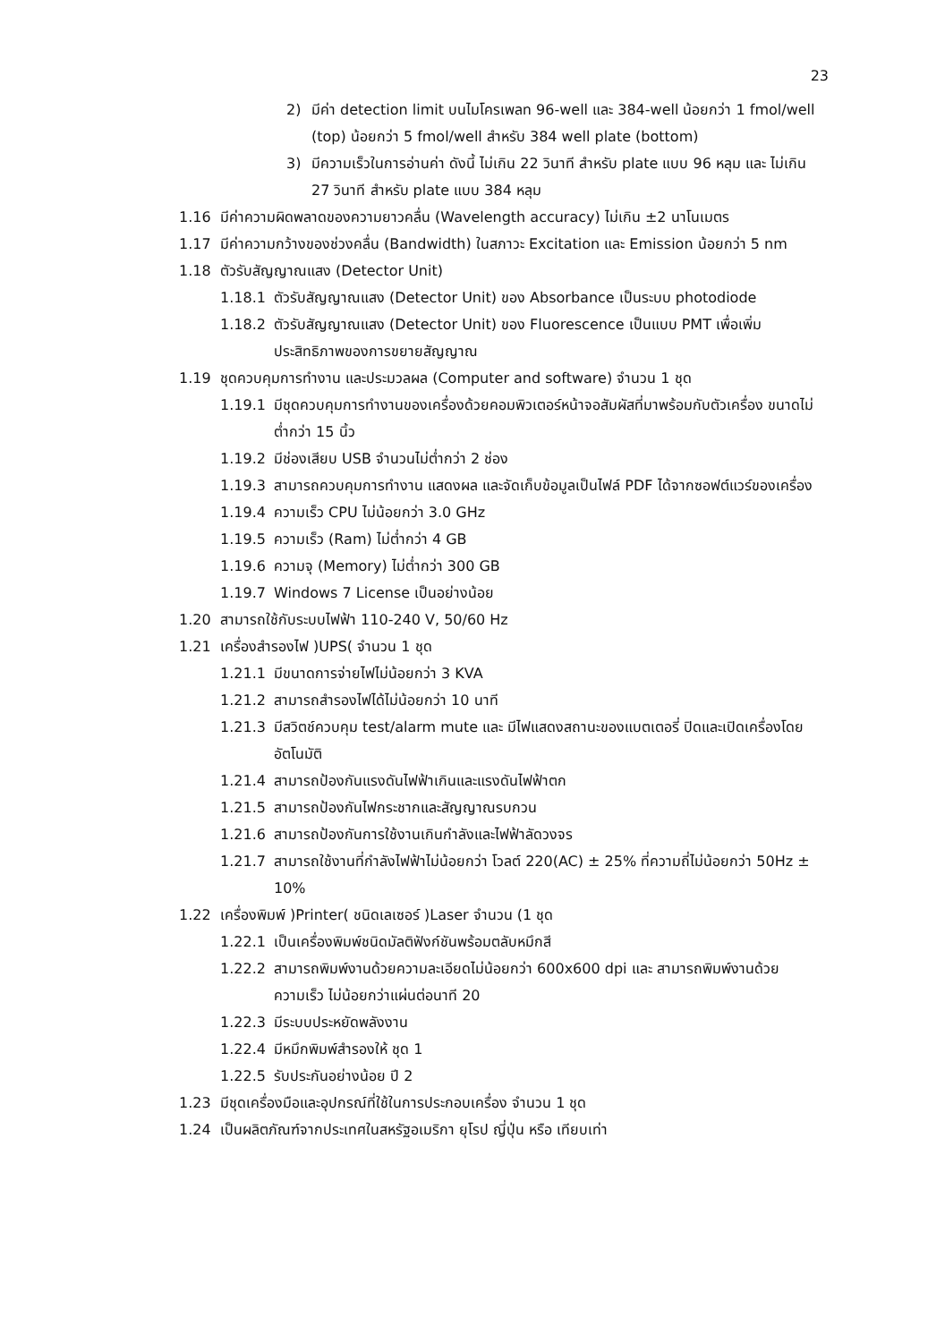23
2) มีค่า detection limit บนไมโครเพลท 96-well และ 384-well น้อยกว่า 1 fmol/well (top) น้อยกว่า 5 fmol/well สำหรับ 384 well plate (bottom)
3) มีความเร็วในการอ่านค่า ดังนี้ ไม่เกิน 22 วินาที สำหรับ plate แบบ 96 หลุม และ ไม่เกิน 27 วินาที สำหรับ plate แบบ 384 หลุม
1.16 มีค่าความผิดพลาดของความยาวคลื่น (Wavelength accuracy) ไม่เกิน ±2 นาโนเมตร
1.17 มีค่าความกว้างของช่วงคลื่น (Bandwidth) ในสภาวะ Excitation และ Emission น้อยกว่า 5 nm
1.18 ตัวรับสัญญาณแสง (Detector Unit)
1.18.1 ตัวรับสัญญาณแสง (Detector Unit) ของ Absorbance เป็นระบบ photodiode
1.18.2 ตัวรับสัญญาณแสง (Detector Unit) ของ Fluorescence เป็นแบบ PMT เพื่อเพิ่มประสิทธิภาพของการขยายสัญญาณ
1.19 ชุดควบคุมการทำงาน และประมวลผล (Computer and software) จำนวน 1 ชุด
1.19.1 มีชุดควบคุมการทำงานของเครื่องด้วยคอมพิวเตอร์หน้าจอสัมผัสที่มาพร้อมกับตัวเครื่อง ขนาดไม่ต่ำกว่า 15 นิ้ว
1.19.2 มีช่องเสียบ USB จำนวนไม่ต่ำกว่า 2 ช่อง
1.19.3 สามารถควบคุมการทำงาน แสดงผล และจัดเก็บข้อมูลเป็นไฟล์ PDF ได้จากซอฟต์แวร์ของเครื่อง
1.19.4 ความเร็ว CPU ไม่น้อยกว่า 3.0 GHz
1.19.5 ความเร็ว (Ram) ไม่ต่ำกว่า 4 GB
1.19.6 ความจุ (Memory) ไม่ต่ำกว่า 300 GB
1.19.7 Windows 7 License เป็นอย่างน้อย
1.20 สามารถใช้กับระบบไฟฟ้า 110-240 V, 50/60 Hz
1.21 เครื่องสำรองไฟ )UPS( จำนวน 1 ชุด
1.21.1 มีขนาดการจ่ายไฟไม่น้อยกว่า 3 KVA
1.21.2 สามารถสำรองไฟได้ไม่น้อยกว่า 10 นาที
1.21.3 มีสวิตช์ควบคุม test/alarm mute และ มีไฟแสดงสถานะของแบตเตอรี่ ปิดและเปิดเครื่องโดยอัตโนมัติ
1.21.4 สามารถป้องกันแรงดันไฟฟ้าเกินและแรงดันไฟฟ้าตก
1.21.5 สามารถป้องกันไฟกระชากและสัญญาณรบกวน
1.21.6 สามารถป้องกันการใช้งานเกินกำลังและไฟฟ้าลัดวงจร
1.21.7 สามารถใช้งานที่กำลังไฟฟ้าไม่น้อยกว่า โวลต์ 220(AC) ± 25% ที่ความถี่ไม่น้อยกว่า 50Hz ± 10%
1.22 เครื่องพิมพ์ )Printer( ชนิดเลเซอร์ )Laser จำนวน (1 ชุด
1.22.1 เป็นเครื่องพิมพ์ชนิดมัลติฟังก์ชันพร้อมตลับหมึกสี
1.22.2 สามารถพิมพ์งานด้วยความละเอียดไม่น้อยกว่า 600x600 dpi และ สามารถพิมพ์งานด้วยความเร็ว ไม่น้อยกว่าแผ่นต่อนาที 20
1.22.3 มีระบบประหยัดพลังงาน
1.22.4 มีหมึกพิมพ์สำรองให้ ชุด 1
1.22.5 รับประกันอย่างน้อย ปี 2
1.23 มีชุดเครื่องมือและอุปกรณ์ที่ใช้ในการประกอบเครื่อง จำนวน 1 ชุด
1.24 เป็นผลิตภัณฑ์จากประเทศในสหรัฐอเมริกา ยุโรป ญี่ปุ่น หรือ เทียบเท่า